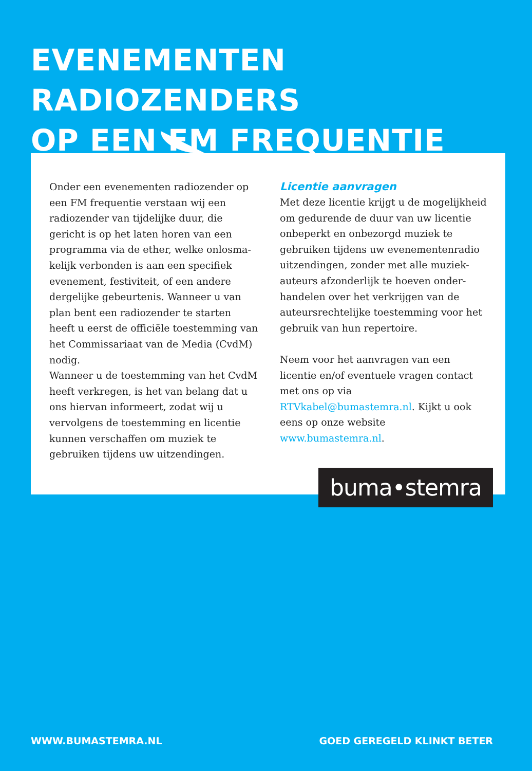EVENEMENTEN RADIOZENDERS
OP EEN FM FREQUENTIE
Onder een evenementen radiozender op een FM frequentie verstaan wij een radiozender van tijdelijke duur, die gericht is op het laten horen van een programma via de ether, welke onlosma-kelijk verbonden is aan een specifiek evenement, festiviteit, of een andere dergelijke gebeurtenis. Wanneer u van plan bent een radiozender te starten heeft u eerst de officiële toestemming van het Commissariaat van de Media (CvdM) nodig.
Wanneer u de toestemming van het CvdM heeft verkregen, is het van belang dat u ons hiervan informeert, zodat wij u vervolgens de toestemming en licentie kunnen verschaffen om muziek te gebruiken tijdens uw uitzendingen.
Licentie aanvragen
Met deze licentie krijgt u de mogelijkheid om gedurende de duur van uw licentie onbeperkt en onbezorgd muziek te gebruiken tijdens uw evenementenradio uitzendingen, zonder met alle muziek-auteurs afzonderlijk te hoeven onder-handelen over het verkrijgen van de auteursrechtelijke toestemming voor het gebruik van hun repertoire.
Neem voor het aanvragen van een licentie en/of eventuele vragen contact met ons op via RTVkabel@bumastemra.nl. Kijkt u ook eens op onze website www.bumastemra.nl.
buma•stemra
WWW.BUMASTEMRA.NL GOED GEREGELD KLINKT BETER